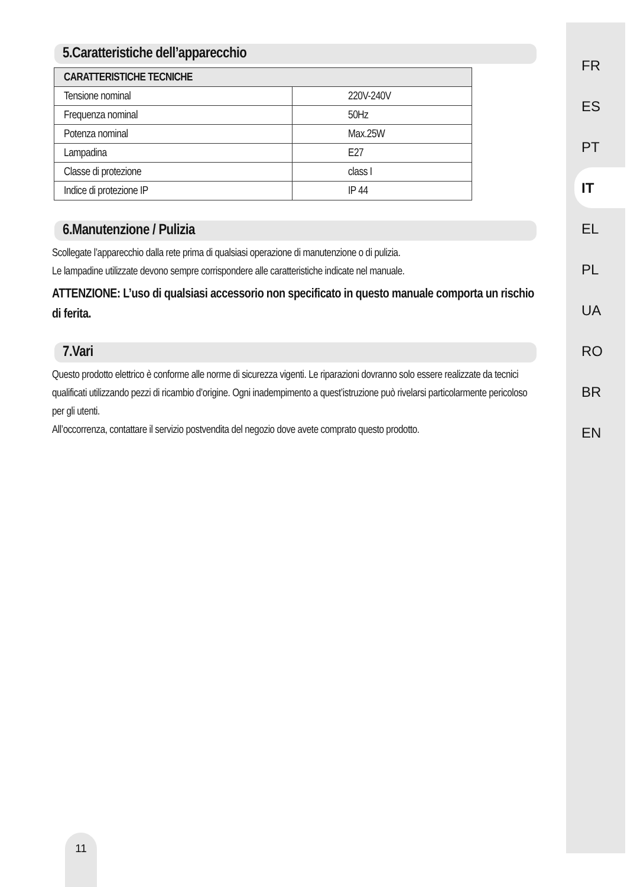5.Caratteristiche dell’apparecchio
| CARATTERISTICHE TECNICHE | |
| --- | --- |
| Tensione nominal | 220V-240V |
| Frequenza nominal | 50Hz |
| Potenza nominal | Max.25W |
| Lampadina | E27 |
| Classe di protezione | class I |
| Indice di protezione IP | IP 44 |
6.Manutenzione / Pulizia
Scollegate l’apparecchio dalla rete prima di qualsiasi operazione di manutenzione o di pulizia.
Le lampadine utilizzate devono sempre corrispondere alle caratteristiche indicate nel manuale.
ATTENZIONE: L’uso di qualsiasi accessorio non specificato in questo manuale comporta un rischio di ferita.
7.Vari
Questo prodotto elettrico è conforme alle norme di sicurezza vigenti. Le riparazioni dovranno solo essere realizzate da tecnici qualificati utilizzando pezzi di ricambio d’origine. Ogni inadempimento a quest’istruzione può rivelarsi particolarmente pericoloso per gli utenti.
All’occorrenza, contattare il servizio postvendita del negozio dove avete comprato questo prodotto.
FR
ES
PT
IT
EL
PL
UA
RO
BR
EN
11